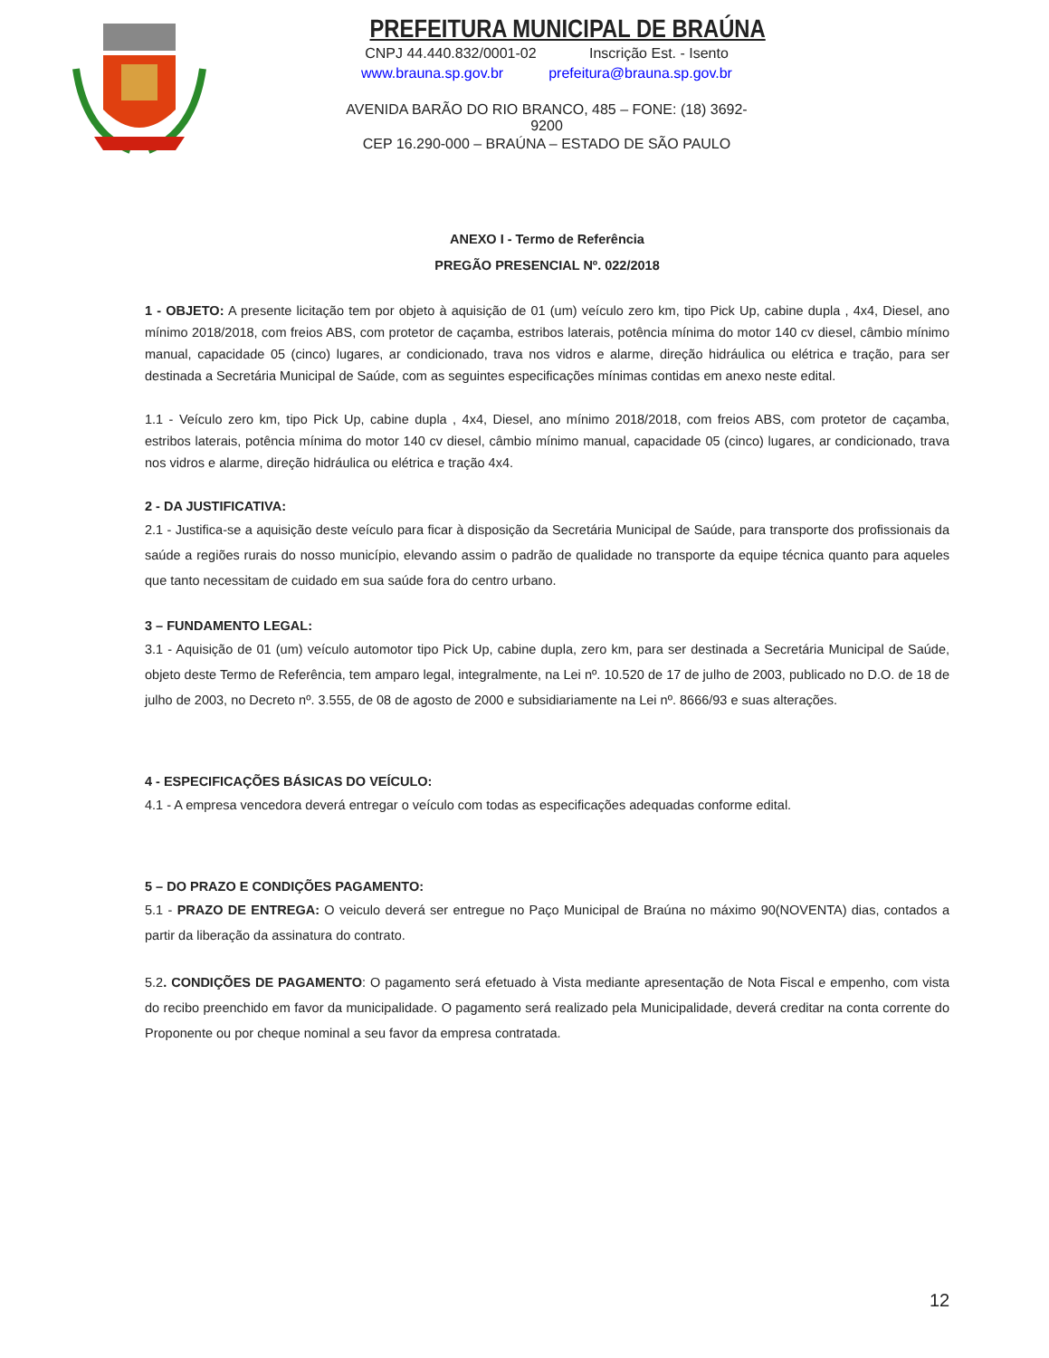PREFEITURA MUNICIPAL DE BRAÚNA
CNPJ 44.440.832/0001-02 Inscrição Est. - Isento
www.brauna.sp.gov.br prefeitura@brauna.sp.gov.br
AVENIDA BARÃO DO RIO BRANCO, 485 – FONE: (18) 3692-9200
CEP 16.290-000 – BRAÚNA – ESTADO DE SÃO PAULO
ANEXO I - Termo de Referência
PREGÃO PRESENCIAL Nº. 022/2018
1 - OBJETO: A presente licitação tem por objeto à aquisição de 01 (um) veículo zero km, tipo Pick Up, cabine dupla , 4x4, Diesel, ano mínimo 2018/2018, com freios ABS, com protetor de caçamba, estribos laterais, potência mínima do motor 140 cv diesel, câmbio mínimo manual, capacidade 05 (cinco) lugares, ar condicionado, trava nos vidros e alarme, direção hidráulica ou elétrica e tração, para ser destinada a Secretária Municipal de Saúde, com as seguintes especificações mínimas contidas em anexo neste edital.
1.1 - Veículo zero km, tipo Pick Up, cabine dupla , 4x4, Diesel, ano mínimo 2018/2018, com freios ABS, com protetor de caçamba, estribos laterais, potência mínima do motor 140 cv diesel, câmbio mínimo manual, capacidade 05 (cinco) lugares, ar condicionado, trava nos vidros e alarme, direção hidráulica ou elétrica e tração 4x4.
2 - DA JUSTIFICATIVA:
2.1 - Justifica-se a aquisição deste veículo para ficar à disposição da Secretária Municipal de Saúde, para transporte dos profissionais da saúde a regiões rurais do nosso município, elevando assim o padrão de qualidade no transporte da equipe técnica quanto para aqueles que tanto necessitam de cuidado em sua saúde fora do centro urbano.
3 – FUNDAMENTO LEGAL:
3.1 - Aquisição de 01 (um) veículo automotor tipo Pick Up, cabine dupla, zero km, para ser destinada a Secretária Municipal de Saúde, objeto deste Termo de Referência, tem amparo legal, integralmente, na Lei nº. 10.520 de 17 de julho de 2003, publicado no D.O. de 18 de julho de 2003, no Decreto nº. 3.555, de 08 de agosto de 2000 e subsidiariamente na Lei nº. 8666/93 e suas alterações.
4 - ESPECIFICAÇÕES BÁSICAS DO VEÍCULO:
4.1 - A empresa vencedora deverá entregar o veículo com todas as especificações adequadas conforme edital.
5 – DO PRAZO E CONDIÇÕES PAGAMENTO:
5.1 - PRAZO DE ENTREGA: O veiculo deverá ser entregue no Paço Municipal de Braúna no máximo 90(NOVENTA) dias, contados a partir da liberação da assinatura do contrato.
5.2. CONDIÇÕES DE PAGAMENTO: O pagamento será efetuado à Vista mediante apresentação de Nota Fiscal e empenho, com vista do recibo preenchido em favor da municipalidade. O pagamento será realizado pela Municipalidade, deverá creditar na conta corrente do Proponente ou por cheque nominal a seu favor da empresa contratada.
12